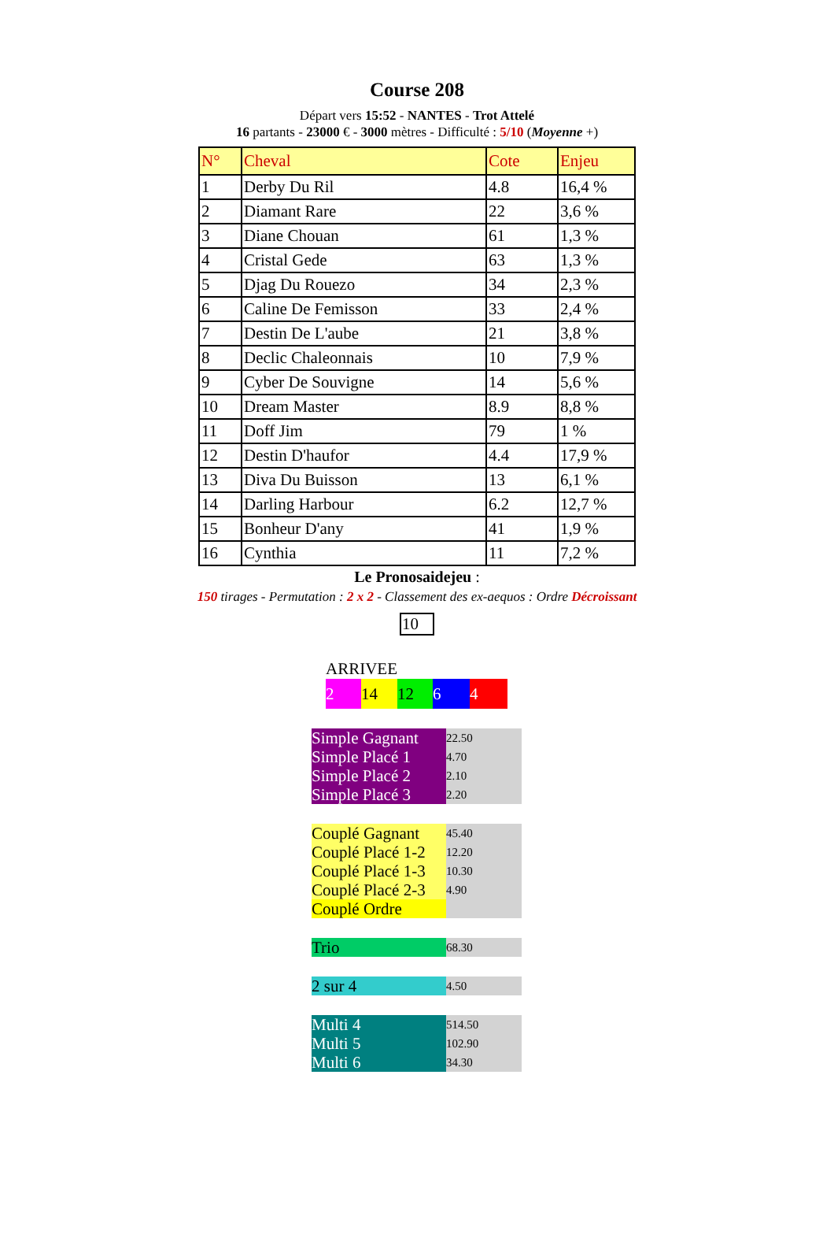Course 208
Départ vers 15:52 - NANTES - Trot Attelé
16 partants - 23000 € - 3000 mètres - Difficulté : 5/10 (Moyenne +)
| N° | Cheval | Cote | Enjeu |
| --- | --- | --- | --- |
| 1 | Derby Du Ril | 4.8 | 16,4 % |
| 2 | Diamant Rare | 22 | 3,6 % |
| 3 | Diane Chouan | 61 | 1,3 % |
| 4 | Cristal Gede | 63 | 1,3 % |
| 5 | Djag Du Rouezo | 34 | 2,3 % |
| 6 | Caline De Femisson | 33 | 2,4 % |
| 7 | Destin De L'aube | 21 | 3,8 % |
| 8 | Declic Chaleonnais | 10 | 7,9 % |
| 9 | Cyber De Souvigne | 14 | 5,6 % |
| 10 | Dream Master | 8.9 | 8,8 % |
| 11 | Doff Jim | 79 | 1 % |
| 12 | Destin D'haufor | 4.4 | 17,9 % |
| 13 | Diva Du Buisson | 13 | 6,1 % |
| 14 | Darling Harbour | 6.2 | 12,7 % |
| 15 | Bonheur D'any | 41 | 1,9 % |
| 16 | Cynthia | 11 | 7,2 % |
Le Pronosaidejeu :
150 tirages - Permutation : 2 x 2 - Classement des ex-aequos : Ordre Décroissant
10
ARRIVEE
2 14 12 6 4
| Simple Gagnant | 22.50 |
| Simple Placé 1 | 4.70 |
| Simple Placé 2 | 2.10 |
| Simple Placé 3 | 2.20 |
| Couplé Gagnant | 45.40 |
| Couplé Placé 1-2 | 12.20 |
| Couplé Placé 1-3 | 10.30 |
| Couplé Placé 2-3 | 4.90 |
| Couplé Ordre | |
| Trio | 68.30 |
| 2 sur 4 | 4.50 |
| Multi 4 | 514.50 |
| Multi 5 | 102.90 |
| Multi 6 | 34.30 |